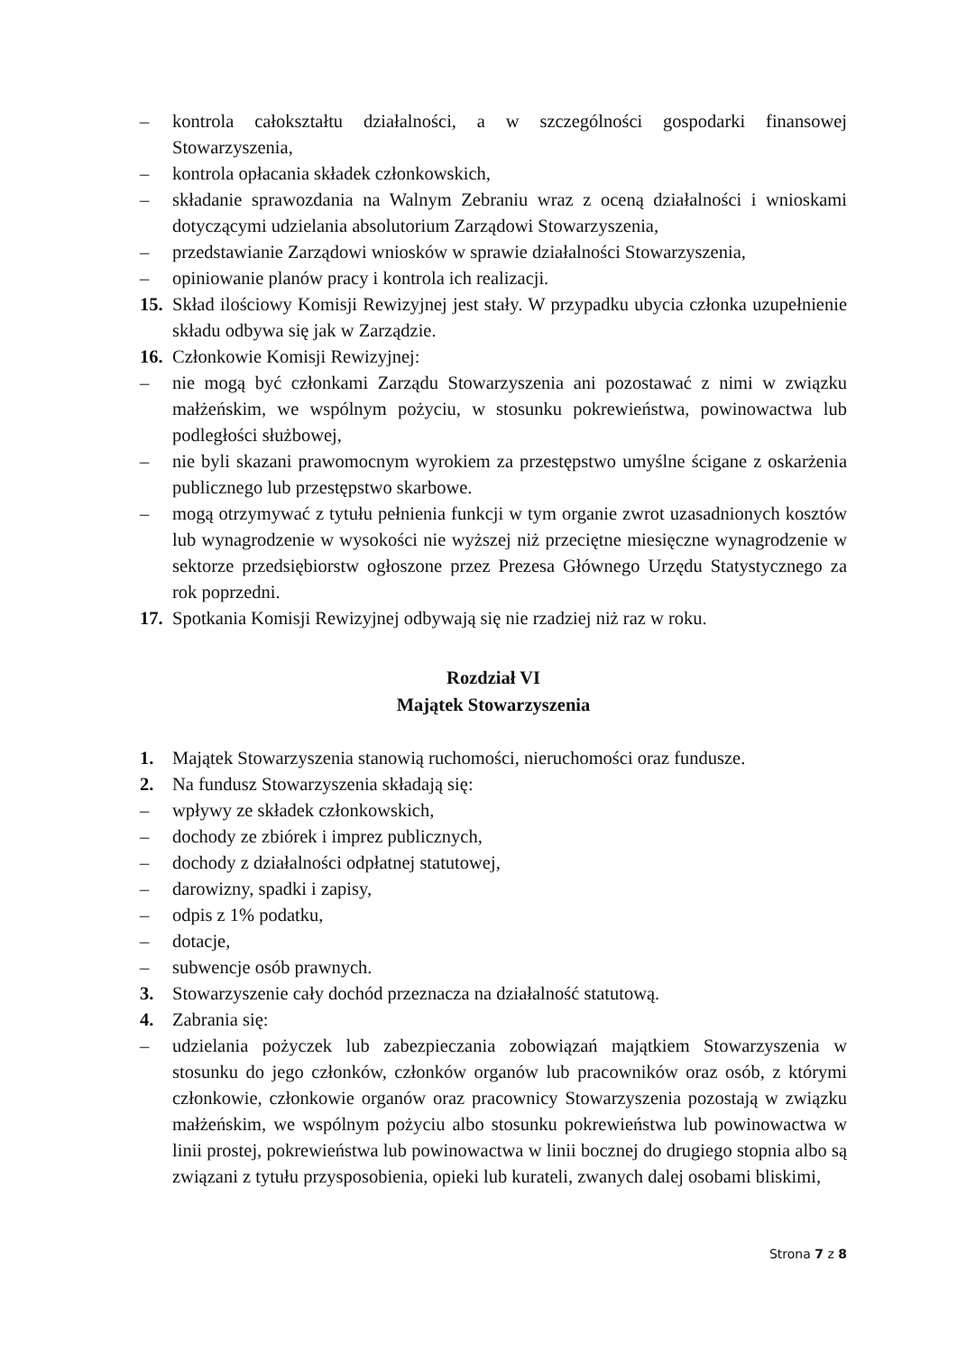– kontrola całokształtu działalności, a w szczególności gospodarki finansowej Stowarzyszenia,
– kontrola opłacania składek członkowskich,
– składanie sprawozdania na Walnym Zebraniu wraz z oceną działalności i wnioskami dotyczącymi udzielania absolutorium Zarządowi Stowarzyszenia,
– przedstawianie Zarządowi wniosków w sprawie działalności Stowarzyszenia,
– opiniowanie planów pracy i kontrola ich realizacji.
15. Skład ilościowy Komisji Rewizyjnej jest stały. W przypadku ubycia członka uzupełnienie składu odbywa się jak w Zarządzie.
16. Członkowie Komisji Rewizyjnej:
– nie mogą być członkami Zarządu Stowarzyszenia ani pozostawać z nimi w związku małżeńskim, we wspólnym pożyciu, w stosunku pokrewieństwa, powinowactwa lub podległości służbowej,
– nie byli skazani prawomocnym wyrokiem za przestępstwo umyślne ścigane z oskarżenia publicznego lub przestępstwo skarbowe.
– mogą otrzymywać z tytułu pełnienia funkcji w tym organie zwrot uzasadnionych kosztów lub wynagrodzenie w wysokości nie wyższej niż przeciętne miesięczne wynagrodzenie w sektorze przedsiębiorstw ogłoszone przez Prezesa Głównego Urzędu Statystycznego za rok poprzedni.
17. Spotkania Komisji Rewizyjnej odbywają się nie rzadziej niż raz w roku.
Rozdział VI
Majątek Stowarzyszenia
1. Majątek Stowarzyszenia stanowią ruchomości, nieruchomości oraz fundusze.
2. Na fundusz Stowarzyszenia składają się:
– wpływy ze składek członkowskich,
– dochody ze zbiórek i imprez publicznych,
– dochody z działalności odpłatnej statutowej,
– darowizny, spadki i zapisy,
– odpis z 1% podatku,
– dotacje,
– subwencje osób prawnych.
3. Stowarzyszenie cały dochód przeznacza na działalność statutową.
4. Zabrania się:
– udzielania pożyczek lub zabezpieczania zobowiązań majątkiem Stowarzyszenia w stosunku do jego członków, członków organów lub pracowników oraz osób, z którymi członkowie, członkowie organów oraz pracownicy Stowarzyszenia pozostają w związku małżeńskim, we wspólnym pożyciu albo stosunku pokrewieństwa lub powinowactwa w linii prostej, pokrewieństwa lub powinowactwa w linii bocznej do drugiego stopnia albo są związani z tytułu przysposobienia, opieki lub kurateli, zwanych dalej osobami bliskimi,
Strona 7 z 8